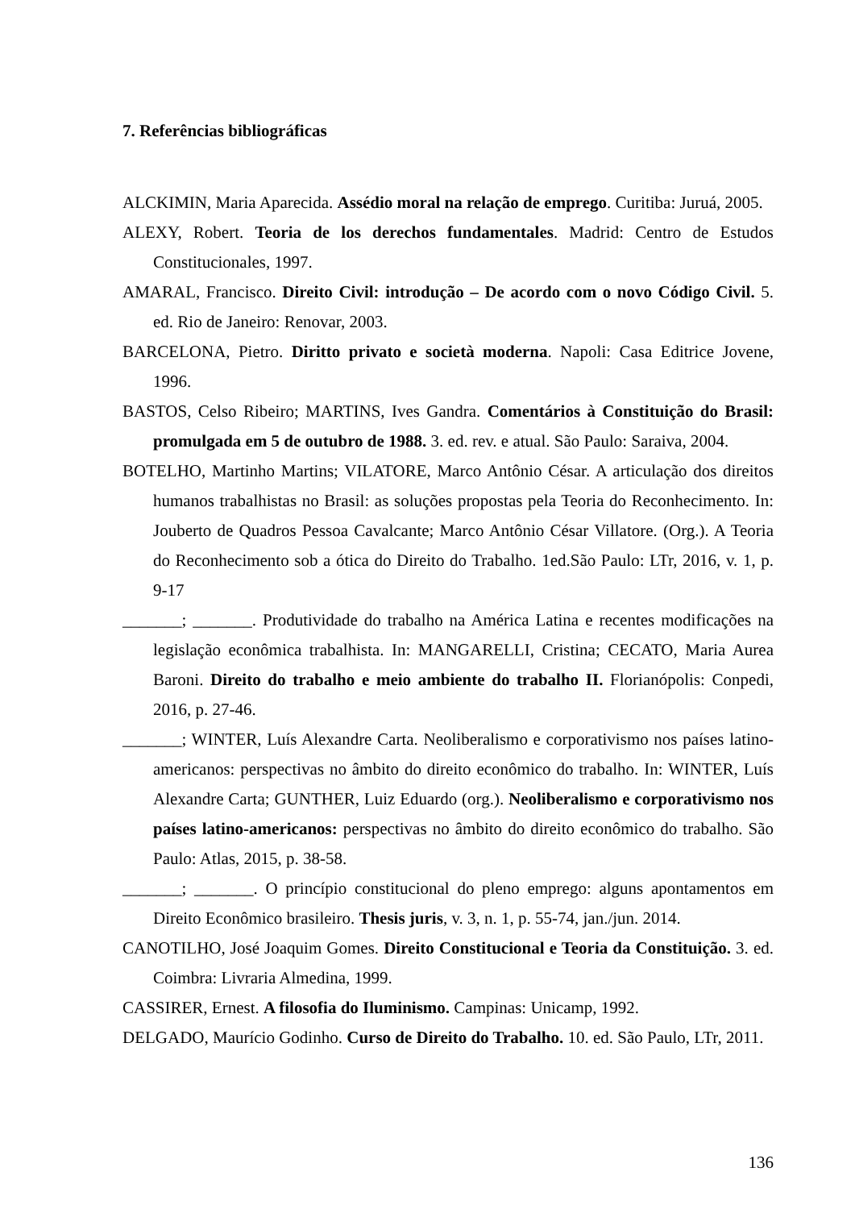7. Referências bibliográficas
ALCKIMIN, Maria Aparecida. Assédio moral na relação de emprego. Curitiba: Juruá, 2005.
ALEXY, Robert. Teoria de los derechos fundamentales. Madrid: Centro de Estudos Constitucionales, 1997.
AMARAL, Francisco. Direito Civil: introdução – De acordo com o novo Código Civil. 5. ed. Rio de Janeiro: Renovar, 2003.
BARCELONA, Pietro. Diritto privato e società moderna. Napoli: Casa Editrice Jovene, 1996.
BASTOS, Celso Ribeiro; MARTINS, Ives Gandra. Comentários à Constituição do Brasil: promulgada em 5 de outubro de 1988. 3. ed. rev. e atual. São Paulo: Saraiva, 2004.
BOTELHO, Martinho Martins; VILATORE, Marco Antônio César. A articulação dos direitos humanos trabalhistas no Brasil: as soluções propostas pela Teoria do Reconhecimento. In: Jouberto de Quadros Pessoa Cavalcante; Marco Antônio César Villatore. (Org.). A Teoria do Reconhecimento sob a ótica do Direito do Trabalho. 1ed.São Paulo: LTr, 2016, v. 1, p. 9-17
_______; _______. Produtividade do trabalho na América Latina e recentes modificações na legislação econômica trabalhista. In: MANGARELLI, Cristina; CECATO, Maria Aurea Baroni. Direito do trabalho e meio ambiente do trabalho II. Florianópolis: Conpedi, 2016, p. 27-46.
_______; WINTER, Luís Alexandre Carta. Neoliberalismo e corporativismo nos países latino-americanos: perspectivas no âmbito do direito econômico do trabalho. In: WINTER, Luís Alexandre Carta; GUNTHER, Luiz Eduardo (org.). Neoliberalismo e corporativismo nos países latino-americanos: perspectivas no âmbito do direito econômico do trabalho. São Paulo: Atlas, 2015, p. 38-58.
_______; _______. O princípio constitucional do pleno emprego: alguns apontamentos em Direito Econômico brasileiro. Thesis juris, v. 3, n. 1, p. 55-74, jan./jun. 2014.
CANOTILHO, José Joaquim Gomes. Direito Constitucional e Teoria da Constituição. 3. ed. Coimbra: Livraria Almedina, 1999.
CASSIRER, Ernest. A filosofia do Iluminismo. Campinas: Unicamp, 1992.
DELGADO, Maurício Godinho. Curso de Direito do Trabalho. 10. ed. São Paulo, LTr, 2011.
136